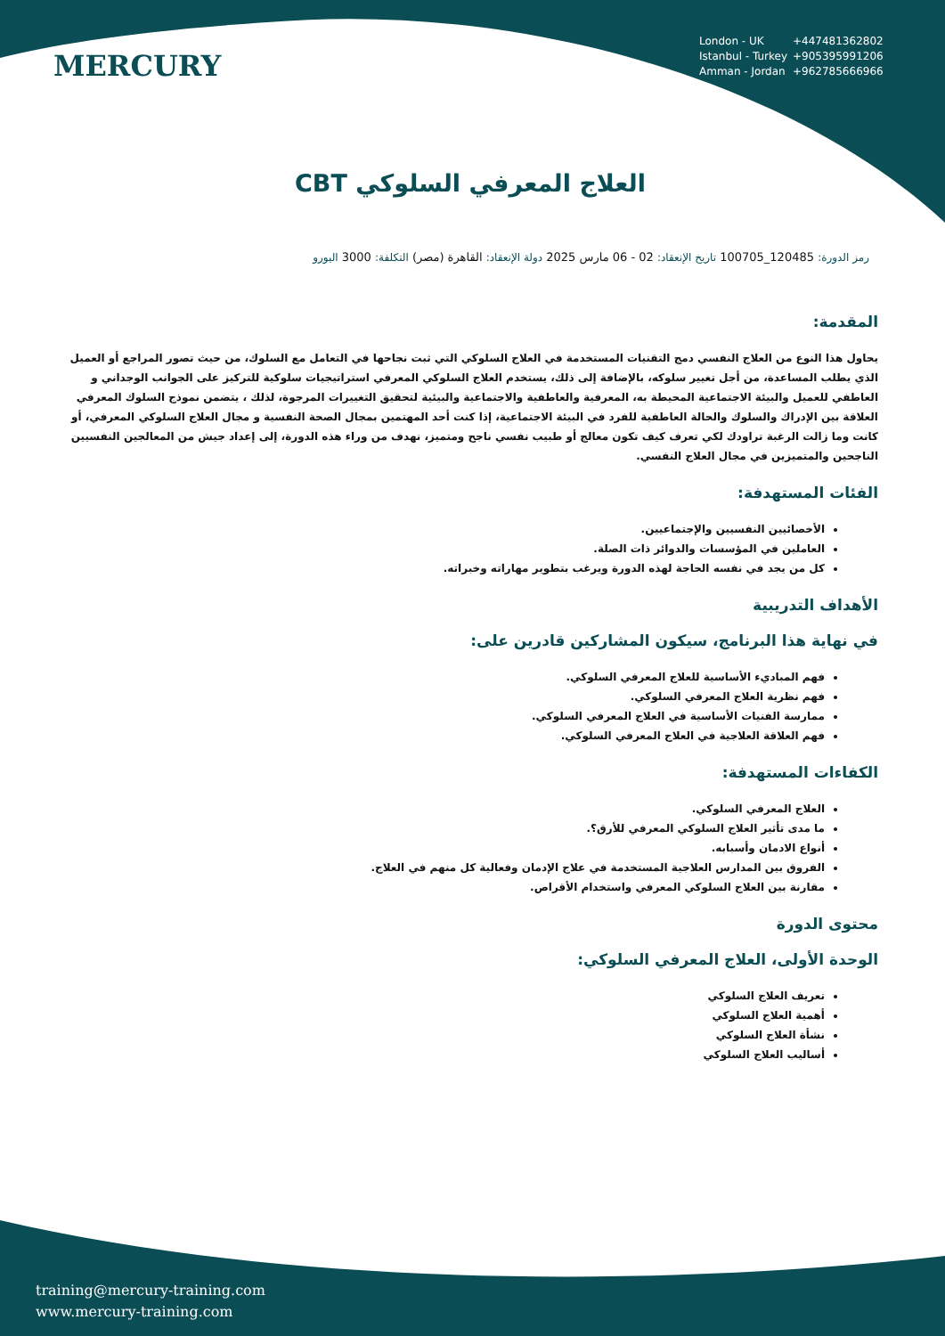MERCURY
London - UK +447481362802
Istanbul - Turkey +905395991206
Amman - Jordan +962785666966
العلاج المعرفي السلوكي CBT
رمز الدورة: 120485_100705 تاريخ الإنعقاد: 02 - 06 مارس 2025 دولة الإنعقاد: القاهرة (مصر) التكلفة: 3000 اليورو
المقدمة:
يحاول هذا النوع من العلاج النفسي دمج التقنيات المستخدمة في العلاج السلوكي التي ثبت نجاحها في التعامل مع السلوك، من حيث تصور المراجع أو العميل الذي يطلب المساعدة، من أجل تغيير سلوكه، بالإضافة إلى ذلك، يستخدم العلاج السلوكي المعرفي استراتيجيات سلوكية للتركيز على الجوانب الوجداني و العاطفي للعميل والبيئة الاجتماعية المحيطة به، المعرفية والعاطفية والاجتماعية والبيئية لتحقيق التغييرات المرجوة، لذلك ، يتضمن نموذج السلوك المعرفي العلاقة بين الإدراك والسلوك والحالة العاطفية للفرد في البيئة الاجتماعية، إذا كنت أحد المهتمين بمجال الصحة النفسية و مجال العلاج السلوكي المعرفي، أو كانت وما زالت الرغبة تراودك لكي تعرف كيف تكون معالج أو طبيب نفسي ناجح ومتميز، نهدف من وراء هذه الدورة، إلى إعداد جيش من المعالجين النفسيين الناجحين والمتميزين في مجال العلاج النفسي.
الفئات المستهدفة:
الأخصائيين النفسيين والإجتماعيين.
العاملين في المؤسسات والدوائر ذات الصلة.
كل من يجد في نفسه الحاجة لهذه الدورة ويرغب بتطوير مهاراته وخبراته.
الأهداف التدريبية
في نهاية هذا البرنامج، سيكون المشاركين قادرين على:
فهم المباديء الأساسية للعلاج المعرفي السلوكي.
فهم نظرية العلاج المعرفي السلوكي.
ممارسة الفنيات الأساسية في العلاج المعرفي السلوكي.
فهم العلاقة العلاجية في العلاج المعرفي السلوكي.
الكفاءات المستهدفة:
العلاج المعرفي السلوكي.
ما مدى تأثير العلاج السلوكي المعرفي للأرق؟.
أنواع الادمان وأسبابه.
الفروق بين المدارس العلاجية المستخدمة في علاج الإدمان وفعالية كل منهم في العلاج.
مقارنة بين العلاج السلوكي المعرفي واستخدام الأقراص.
محتوى الدورة
الوحدة الأولى، العلاج المعرفي السلوكي:
تعريف العلاج السلوكي
أهمية العلاج السلوكي
نشأة العلاج السلوكي
أساليب العلاج السلوكي
training@mercury-training.com
www.mercury-training.com